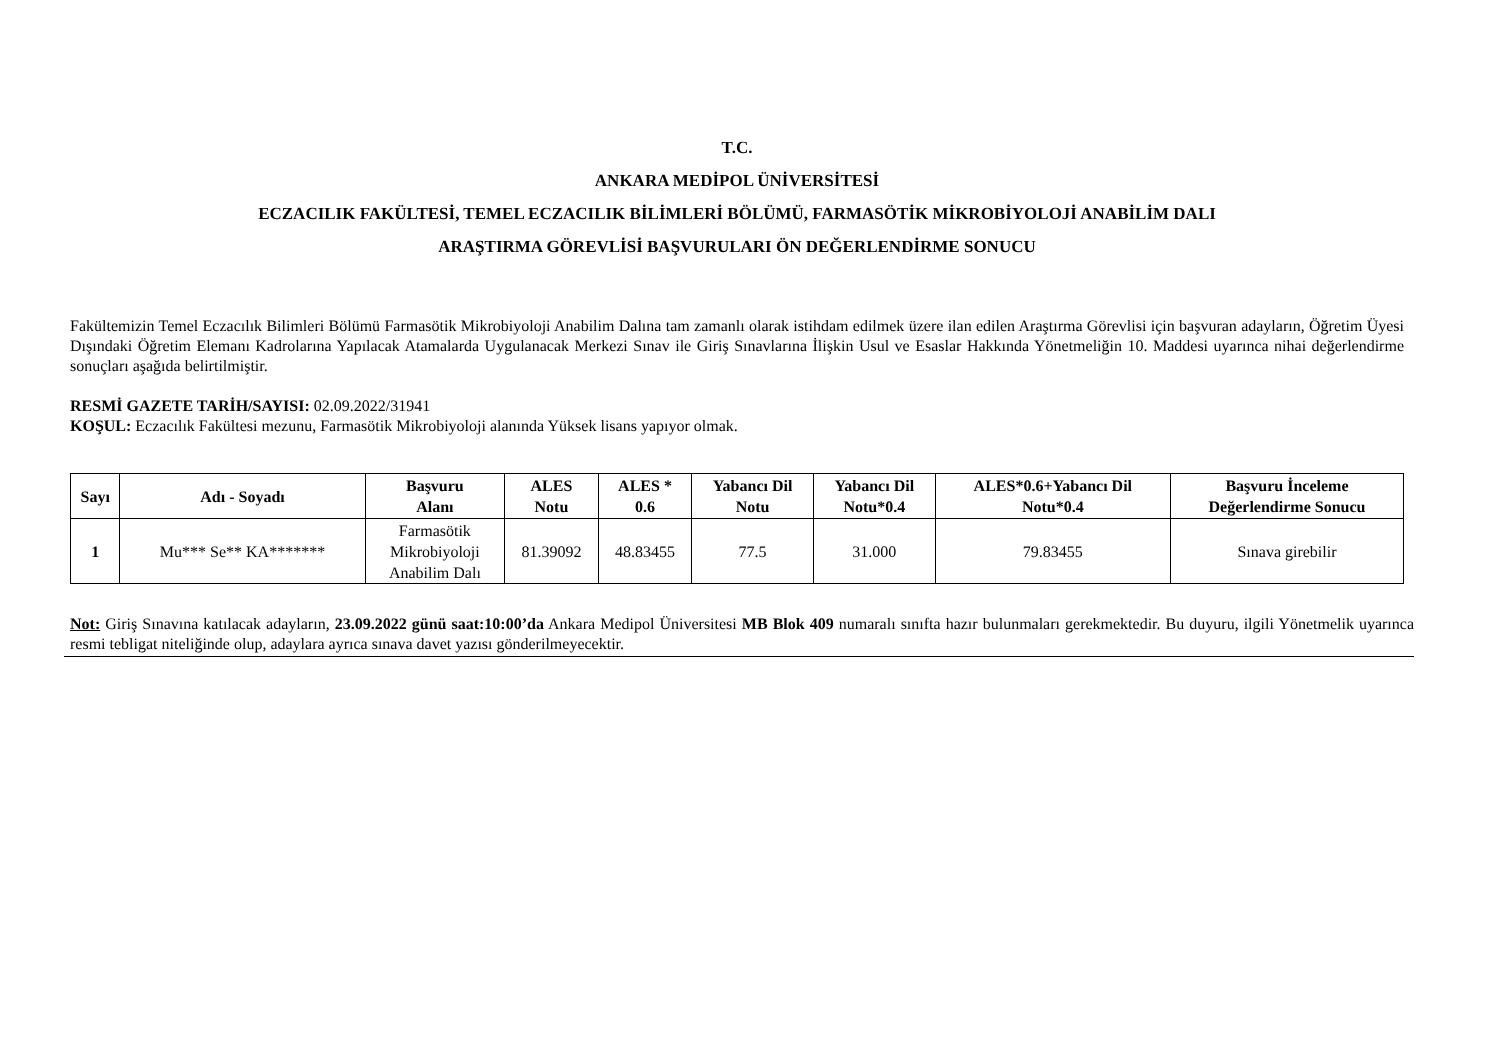T.C.
ANKARA MEDİPOL ÜNİVERSİTESİ
ECZACILIK FAKÜLTESİ, TEMEL ECZACILIK BİLİMLERİ BÖLÜMÜ, FARMASÖTİK MİKROBİYOLOJİ ANABİLİM DALI
ARAŞTIRMA GÖREVLİSİ BAŞVURULARI ÖN DEĞERLENDİRME SONUCU
Fakültemizin Temel Eczacılık Bilimleri Bölümü Farmasötik Mikrobiyoloji Anabilim Dalına tam zamanlı olarak istihdam edilmek üzere ilan edilen Araştırma Görevlisi için başvuran adayların, Öğretim Üyesi Dışındaki Öğretim Elemanı Kadrolarına Yapılacak Atamalarda Uygulanacak Merkezi Sınav ile Giriş Sınavlarına İlişkin Usul ve Esaslar Hakkında Yönetmeliğin 10. Maddesi uyarınca nihai değerlendirme sonuçları aşağıda belirtilmiştir.
RESMİ GAZETE TARİH/SAYISI: 02.09.2022/31941
KOŞUL: Eczacılık Fakültesi mezunu, Farmasötik Mikrobiyoloji alanında Yüksek lisans yapıyor olmak.
| Sayı | Adı - Soyadı | Başvuru Alanı | ALES Notu | ALES * 0.6 | Yabancı Dil Notu | Yabancı Dil Notu*0.4 | ALES*0.6+Yabancı Dil Notu*0.4 | Başvuru İnceleme Değerlendirme Sonucu |
| --- | --- | --- | --- | --- | --- | --- | --- | --- |
| 1 | Mu*** Se** KA******* | Farmasötik Mikrobiyoloji Anabilim Dalı | 81.39092 | 48.83455 | 77.5 | 31.000 | 79.83455 | Sınava girebilir |
Not: Giriş Sınavına katılacak adayların, 23.09.2022 günü saat:10:00’da Ankara Medipol Üniversitesi MB Blok 409 numaralı sınıfta hazır bulunmaları gerekmektedir. Bu duyuru, ilgili Yönetmelik uyarınca resmi tebligat niteliğinde olup, adaylara ayrıca sınava davet yazısı gönderilmeyecektir.